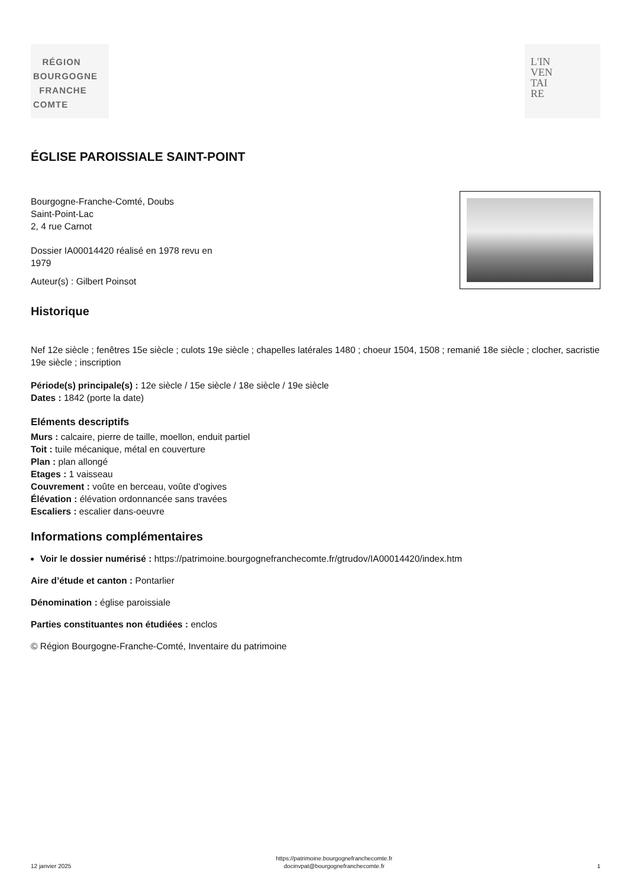RÉGION
BOURGOGNE
FRANCHE
COMTE
L'IN
VEN
TAI
RE
ÉGLISE PAROISSIALE SAINT-POINT
Bourgogne-Franche-Comté, Doubs
Saint-Point-Lac
2, 4 rue Carnot
Dossier IA00014420 réalisé en 1978 revu en
1979
Auteur(s) : Gilbert Poinsot
Historique
Nef 12e siècle ; fenêtres 15e siècle ; culots 19e siècle ; chapelles latérales 1480 ; choeur 1504, 1508 ; remanié 18e siècle ; clocher, sacristie 19e siècle ; inscription
Période(s) principale(s) : 12e siècle / 15e siècle / 18e siècle / 19e siècle
Dates : 1842 (porte la date)
Eléments descriptifs
Murs : calcaire, pierre de taille, moellon, enduit partiel
Toit : tuile mécanique, métal en couverture
Plan : plan allongé
Etages : 1 vaisseau
Couvrement : voûte en berceau, voûte d'ogives
Élévation : élévation ordonnancée sans travées
Escaliers : escalier dans-oeuvre
Informations complémentaires
Voir le dossier numérisé : https://patrimoine.bourgognefranchecomte.fr/gtrudov/IA00014420/index.htm
Aire d’étude et canton : Pontarlier
Dénomination : église paroissiale
Parties constituantes non étudiées : enclos
© Région Bourgogne-Franche-Comté, Inventaire du patrimoine
12 janvier 2025 https://patrimoine.bourgognefranchecomte.fr
docinvpat@bourgognefranchecomte.fr 1